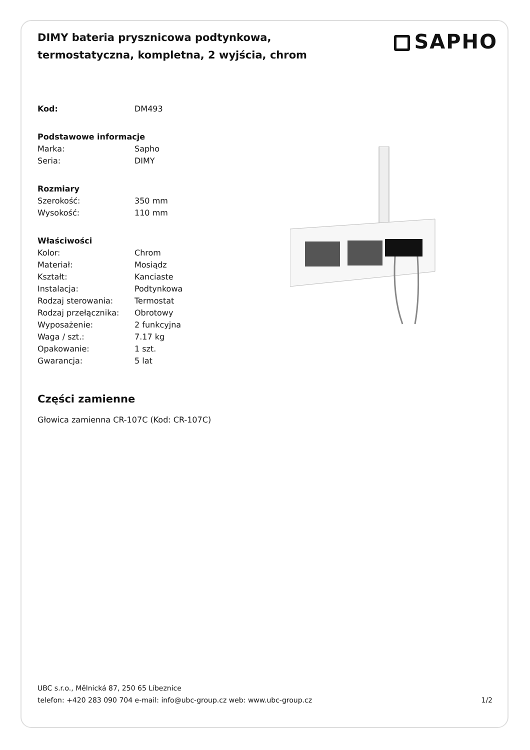DIMY bateria prysznicowa podtynkowa, termostatyczna, kompletna, 2 wyjścia, chrom
SAPHO
| Kod: | DM493 |
| Podstawowe informacje | |
| Marka: | Sapho |
| Seria: | DIMY |
| Rozmiary | |
| Szerokość: | 350 mm |
| Wysokość: | 110 mm |
| Właściwości | |
| Kolor: | Chrom |
| Materiał: | Mosiądz |
| Kształt: | Kanciaste |
| Instalacja: | Podtynkowa |
| Rodzaj sterowania: | Termostat |
| Rodzaj przełącznika: | Obrotowy |
| Wyposażenie: | 2 funkcyjna |
| Waga / szt.: | 7.17 kg |
| Opakowanie: | 1 szt. |
| Gwarancja: | 5 lat |
Części zamienne
Głowica zamienna CR-107C (Kod: CR-107C)
UBC s.r.o., Mělnická 87, 250 65 Líbeznice
telefon: +420 283 090 704 e-mail: info@ubc-group.cz web: www.ubc-group.cz 1/2